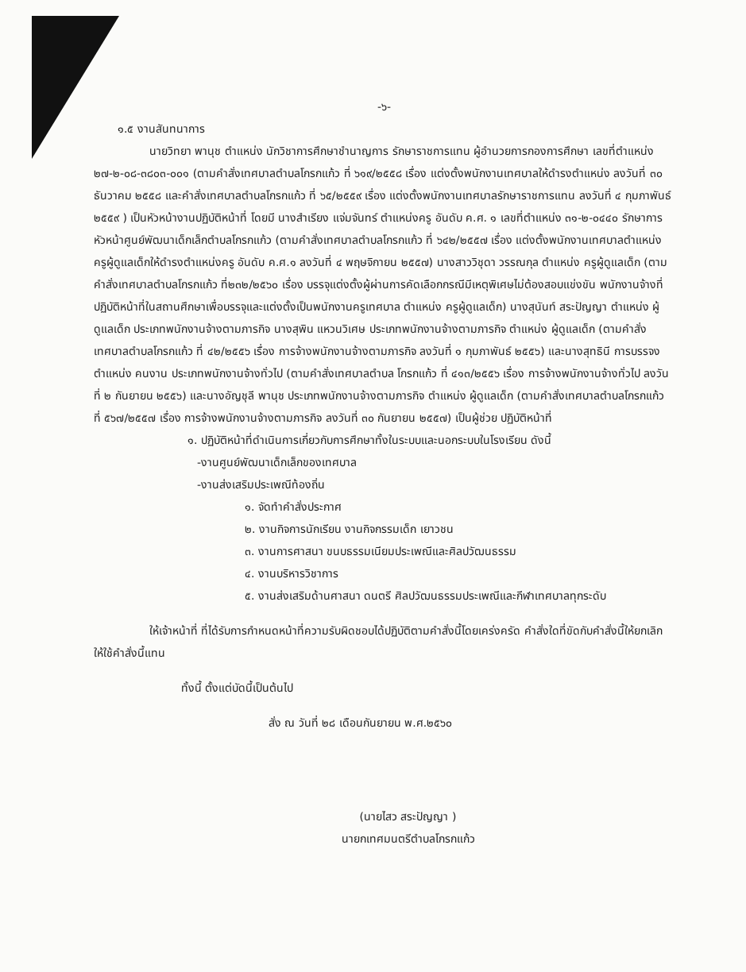-๖-
๑.๕ งานสันทนาการ
นายวิทยา พานุช ตำแหน่ง นักวิชาการศึกษาชำนาญการ รักษาราชการแทน ผู้อำนวยการกองการศึกษา เลขที่ตำแหน่ง ๒๗-๒-๐๘-๓๘๐๓-๐๐๑ (ตามคำสั่งเทศบาลตำบลโกรกแก้ว ที่ ๖๑๙/๒๕๕๘ เรื่อง แต่งตั้งพนักงานเทศบาลให้ดำรงตำแหน่ง ลงวันที่ ๓๐ ธันวาคม ๒๕๕๘ และคำสั่งเทศบาลตำบลโกรกแก้ว ที่ ๖๕/๒๕๕๙ เรื่อง แต่งตั้งพนักงานเทศบาลรักษาราชการแทน ลงวันที่ ๔ กุมภาพันธ์ ๒๕๕๙ ) เป็นหัวหน้างานปฏิบัติหน้าที่ โดยมี นางสำเรียง แจ่มจันทร์ ตำแหน่งครู อันดับ ค.ศ. ๑ เลขที่ตำแหน่ง ๓๑-๒-๐๔๔๐ รักษาการหัวหน้าศูนย์พัฒนาเด็กเล็กตำบลโกรกแก้ว (ตามคำสั่งเทศบาลตำบลโกรกแก้ว ที่ ๖๔๒/๒๕๕๗ เรื่อง แต่งตั้งพนักงานเทศบาลตำแหน่งครูผู้ดูแลเด็กให้ดำรงตำแหน่งครู อันดับ ค.ศ.๑ ลงวันที่ ๔ พฤษจิกายน ๒๕๕๗) นางสาววิชุดา วรรณกุล ตำแหน่ง ครูผู้ดูแลเด็ก (ตามคำสั่งเทศบาลตำบลโกรกแก้ว ที่๒๓๒/๒๕๖๐ เรื่อง บรรจุแต่งตั้งผู้ผ่านการคัดเลือกกรณีมีเหตุพิเศษไม่ต้องสอบแข่งขัน พนักงานจ้างที่ปฏิบัติหน้าที่ในสถานศึกษาเพื่อบรรจุและแต่งตั้งเป็นพนักงานครูเทศบาล ตำแหน่ง ครูผู้ดูแลเด็ก) นางสุนันท์ สระปัญญา ตำแหน่ง ผู้ดูแลเด็ก ประเภทพนักงานจ้างตามภารกิจ นางสุพิน แหวนวิเศษ ประเภทพนักงานจ้างตามภารกิจ ตำแหน่ง ผู้ดูแลเด็ก (ตามคำสั่งเทศบาลตำบลโกรกแก้ว ที่ ๔๒/๒๕๕๖ เรื่อง การจ้างพนักงานจ้างตามภารกิจ ลงวันที่ ๑ กุมภาพันธ์ ๒๕๕๖) และนางสุทธินี การบรรจง ตำแหน่ง คนงาน ประเภทพนักงานจ้างทั่วไป (ตามคำสั่งเทศบาลตำบล โกรกแก้ว ที่ ๔๑๓/๒๕๕๖ เรื่อง การจ้างพนักงานจ้างทั่วไป ลงวันที่ ๒ กันยายน ๒๕๕๖) และนางอัญชุลี พานุช ประเภทพนักงานจ้างตามภารกิจ ตำแหน่ง ผู้ดูแลเด็ก (ตามคำสั่งเทศบาลตำบลโกรกแก้ว ที่ ๕๖๗/๒๕๕๗ เรื่อง การจ้างพนักงานจ้างตามภารกิจ ลงวันที่ ๓๐ กันยายน ๒๕๕๗) เป็นผู้ช่วย ปฏิบัติหน้าที่
๑. ปฏิบัติหน้าที่ดำเนินการเกี่ยวกับการศึกษาทั้งในระบบและนอกระบบในโรงเรียน ดังนี้
-งานศูนย์พัฒนาเด็กเล็กของเทศบาล
-งานส่งเสริมประเพณีท้องถิ่น
๑. จัดทำคำสั่งประกาศ
๒. งานกิจการนักเรียน งานกิจกรรมเด็ก เยาวชน
๓. งานการศาสนา ขนบธรรมเนียมประเพณีและศิลปวัฒนธรรม
๔. งานบริหารวิชาการ
๕. งานส่งเสริมด้านศาสนา ดนตรี ศิลปวัฒนธรรมประเพณีและกีฬาเทศบาลทุกระดับ
ให้เจ้าหน้าที่ ที่ได้รับการกำหนดหน้าที่ความรับผิดชอบได้ปฏิบัติตามคำสั่งนี้โดยเคร่งครัด คำสั่งใดที่ขัดกับคำสั่งนี้ให้ยกเลิก ให้ใช้คำสั่งนี้แทน
ทั้งนี้ ตั้งแต่บัดนี้เป็นต้นไป
สั่ง ณ วันที่ ๒๘ เดือนกันยายน พ.ศ.๒๕๖๐
(นายไสว สระปัญญา )
นายกเทศมนตรีตำบลโกรกแก้ว